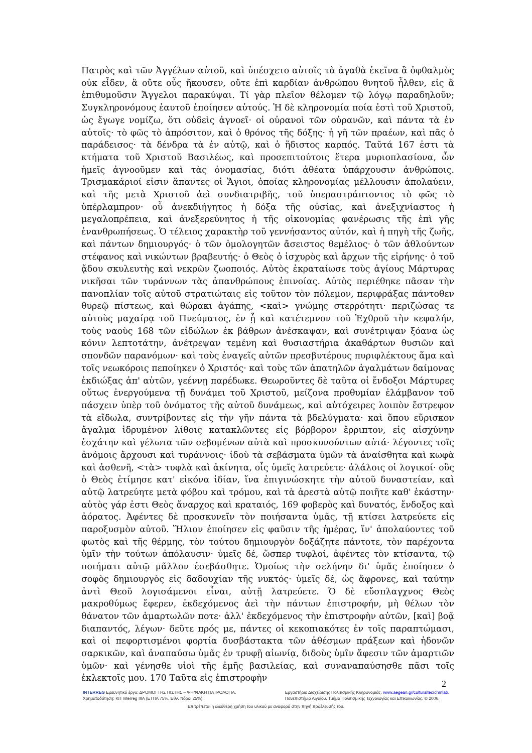Πατρὸς καὶ τῶν Ἀγγέλων αὐτοῦ, καὶ ὑπέσχετο αὐτοῖς τὰ ἀγαθὰ ἐκεῖνα ἃ ὀφθαλμὸς οὐκ εἶδεν, ἃ οὔτε οὖς ἤκουσεν, οὔτε ἐπὶ καρδίαν ἀνθρώπου θνητοῦ ἦλθεν, εἰς ἃ ἐπιθυμοῦσιν Ἄγγελοι παρακύψαι. Τί γὰρ πλεῖον θέλομεν τῷ λόγῳ παραδηλοῦν; Συγκληρονόμους ἑαυτοῦ ἐποίησεν αὐτούς. Ἡ δὲ κληρονομία ποία ἐστὶ τοῦ Χριστοῦ, ὡς ἔγωγε νομίζω, ὅτι οὐδεὶς ἀγνοεῖ· οἱ οὐρανοὶ τῶν οὐρανῶν, καὶ πάντα τὰ ἐν αὐτοῖς· τὸ φῶς τὸ ἀπρόσιτον, καὶ ὁ θρόνος τῆς δόξης· ἡ γῆ τῶν πραέων, καὶ πᾶς ὁ παράδεισος· τὰ δένδρα τὰ ἐν αὐτῷ, καὶ ὁ ἥδιστος καρπός. Ταῦτά 167 ἐστι τὰ κτήματα τοῦ Χριστοῦ Βασιλέως, καὶ προσεπιτούτοις ἕτερα μυριοπλασίονα, ὧν ἡμεῖς ἀγνοοῦμεν καὶ τὰς ὀνομασίας, διότι ἀθέατα ὑπάρχουσιν ἀνθρώποις. Τρισμακάριοί εἰσιν ἅπαντες οἱ Ἅγιοι, ὁποίας κληρονομίας μέλλουσιν ἀπολαύειν, καὶ τῆς μετὰ Χριστοῦ ἀεὶ συνδιατριβῆς, τοῦ ὑπεραστράπτοντος τὸ φῶς τὸ ὑπέρλαμπρον· οὗ ἀνεκδιήγητος ἡ δόξα τῆς οὐσίας, καὶ ἀνεξιχνίαστος ἡ μεγαλοπρέπεια, καὶ ἀνεξερεύνητος ἡ τῆς οἰκονομίας φανέρωσις τῆς ἐπὶ γῆς ἐνανθρωπήσεως. Ὁ τέλειος χαρακτὴρ τοῦ γεννήσαντος αὐτόν, καὶ ἡ πηγὴ τῆς ζωῆς, καὶ πάντων δημιουργός· ὁ τῶν ὁμολογητῶν ἄσειστος θεμέλιος· ὁ τῶν ἀθλούντων στέφανος καὶ νικώντων βραβευτής· ὁ Θεὸς ὁ ἰσχυρὸς καὶ ἄρχων τῆς εἰρήνης· ὁ τοῦ ᾅδου σκυλευτὴς καὶ νεκρῶν ζωοποιός. Αὐτὸς ἐκραταίωσε τοὺς ἁγίους Μάρτυρας νικῆσαι τῶν τυράννων τὰς ἀπανθρώπους ἐπινοίας. Αὐτὸς περιέθηκε πᾶσαν τὴν πανοπλίαν τοῖς αὐτοῦ στρατιώταις εἰς τοῦτον τὸν πόλεμον, περιφράξας πάντοθεν θυρεῷ πίστεως, καὶ θώρακι ἀγάπης, <καὶ> γνώμης στερρότητι· περιζώσας τε αὐτοὺς μαχαίρᾳ τοῦ Πνεύματος, ἐν ᾗ καὶ κατέτεμνον τοῦ Ἐχθροῦ τὴν κεφαλήν, τοὺς ναοὺς 168 τῶν εἰδώλων ἐκ βάθρων ἀνέσκαψαν, καὶ συνέτριψαν ξόανα ὡς κόνιν λεπτοτάτην, ἀνέτρεψαν τεμένη καὶ θυσιαστήρια ἀκαθάρτων θυσιῶν καὶ σπονδῶν παρανόμων· καὶ τοὺς ἐναγεῖς αὐτῶν πρεσβυτέρους πυριφλέκτους ἅμα καὶ τοῖς νεωκόροις πεποίηκεν ὁ Χριστός· καὶ τοὺς τῶν ἀπατηλῶν ἀγαλμάτων δαίμονας ἐκδιώξας ἀπ' αὐτῶν, γεέννῃ παρέδωκε. Θεωροῦντες δὲ ταῦτα οἱ ἔνδοξοι Μάρτυρες οὕτως ἐνεργούμενα τῇ δυνάμει τοῦ Χριστοῦ, μείζονα προθυμίαν ἐλάμβανον τοῦ πάσχειν ὑπὲρ τοῦ ὀνόματος τῆς αὐτοῦ δυνάμεως, καὶ αὐτόχειρες λοιπὸν ἔστρεφον τὰ εἴδωλα, συντρίβοντες εἰς τὴν γῆν πάντα τὰ βδελύγματα· καὶ ὅπου εὕρισκον ἄγαλμα ἱδρυμένον λίθοις κατακλῶντες εἰς βόρβορον ἔρριπτον, εἰς αἰσχύνην ἐσχάτην καὶ γέλωτα τῶν σεβομένων αὐτὰ καὶ προσκυνούντων αὐτά· λέγοντες τοῖς ἀνόμοις ἄρχουσι καὶ τυράννοις· ἰδοὺ τὰ σεβάσματα ὑμῶν τὰ ἀναίσθητα καὶ κωφὰ καὶ ἀσθενῆ, <τὰ> τυφλὰ καὶ ἀκίνητα, οἷς ὑμεῖς λατρεύετε· ἀλάλοις οἱ λογικοί· οὓς ὁ Θεὸς ἐτίμησε κατ' εἰκόνα ἰδίαν, ἵνα ἐπιγινώσκητε τὴν αὐτοῦ δυναστείαν, καὶ αὐτῷ λατρεύητε μετὰ φόβου καὶ τρόμου, καὶ τὰ ἀρεστὰ αὐτῷ ποιῆτε καθ' ἑκάστην· αὐτὸς γάρ ἐστι Θεὸς ἄναρχος καὶ κραταιός, 169 φοβερὸς καὶ δυνατός, ἔνδοξος καὶ ἀόρατος. Ἀφέντες δὲ προσκυνεῖν τὸν ποιήσαντα ὑμᾶς, τῇ κτίσει λατρεύετε εἰς παροξυσμὸν αὐτοῦ. Ἥλιον ἐποίησεν εἰς φαῦσιν τῆς ἡμέρας, ἵν' ἀπολαύοντες τοῦ φωτὸς καὶ τῆς θέρμης, τὸν τούτου δημιουργὸν δοξάζητε πάντοτε, τὸν παρέχοντα ὑμῖν τὴν τούτων ἀπόλαυσιν· ὑμεῖς δέ, ὥσπερ τυφλοί, ἀφέντες τὸν κτίσαντα, τῷ ποιήματι αὐτῷ μᾶλλον ἐσεβάσθητε. Ὁμοίως τὴν σελήνην δι' ὑμᾶς ἐποίησεν ὁ σοφὸς δημιουργὸς εἰς δαδουχίαν τῆς νυκτός· ὑμεῖς δέ, ὡς ἄφρονες, καὶ ταύτην ἀντὶ Θεοῦ λογισάμενοι εἶναι, αὐτῇ λατρεύετε. Ὁ δὲ εὔσπλαγχνος Θεὸς μακροθύμως ἔφερεν, ἐκδεχόμενος ἀεὶ τὴν πάντων ἐπιστροφήν, μὴ θέλων τὸν θάνατον τῶν ἁμαρτωλῶν ποτε· ἀλλ' ἐκδεχόμενος τὴν ἐπιστροφὴν αὐτῶν, [καὶ] βοᾷ διαπαντός, λέγων· δεῦτε πρός με, πάντες οἱ κεκοπιακότες ἐν τοῖς παραπτώμασι, καὶ οἱ πεφορτισμένοι φορτία δυσβάστακτα τῶν ἀθέσμων πράξεων καὶ ἡδονῶν σαρκικῶν, καὶ ἀναπαύσω ὑμᾶς ἐν τρυφῇ αἰωνίᾳ, διδοὺς ὑμῖν ἄφεσιν τῶν ἁμαρτιῶν ὑμῶν· καὶ γένησθε υἱοὶ τῆς ἐμῆς βασιλείας, καὶ συναναπαύσησθε πᾶσι τοῖς ἐκλεκτοῖς μου. 170 Ταῦτα εἰς ἐπιστροφὴν
2
INTERREG Ερευνητικό έργο: ΔΡΟΜΟΙ ΤΗΣ ΠΙΣΤΗΣ – ΨΗΦΙΑΚΗ ΠΑΤΡΟΛΟΓΙΑ.
Χρηματοδότηση: ΚΠ Interreg IIIA (ΕΤΠΑ 75%, Εθν. πόροι 25%).
Εργαστήριο Διαχείρισης Πολιτισμικής Κληρονομιάς, www.aegean.gr/culturaltec/chmlab.
Πανεπιστήμιο Αιγαίου, Τμήμα Πολιτισμικής Τεχνολογίας και Επικοινωνίας, © 2006.
Επιτρέπεται η ελεύθερη χρήση του υλικού με αναφορά στην πηγή προέλευσής του.